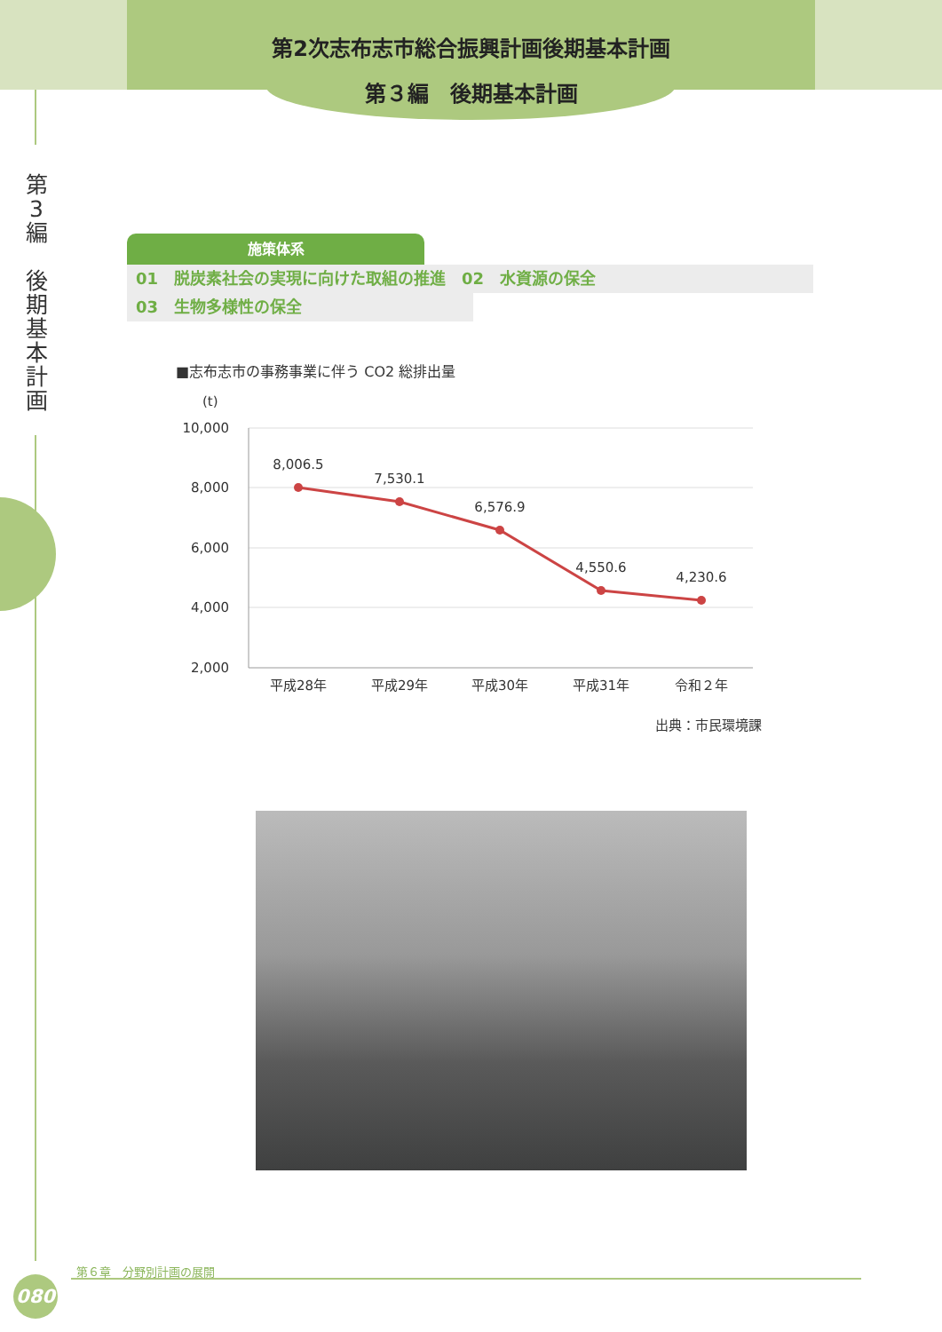第2次志布志市総合振興計画後期基本計画
第３編　後期基本計画
第
3
編
後
期
基
本
計
画
施策体系
01　脱炭素社会の実現に向けた取組の推進　02　水資源の保全
03　生物多様性の保全
■志布志市の事務事業に伴う CO2 総排出量
(t)
10,000
8,000
6,000
4,000
2,000
8,006.5
7,530.1
6,576.9
4,550.6
4,230.6
平成28年
平成29年
平成30年
平成31年
令和２年
出典：市民環境課
第６章　分野別計画の展開
080